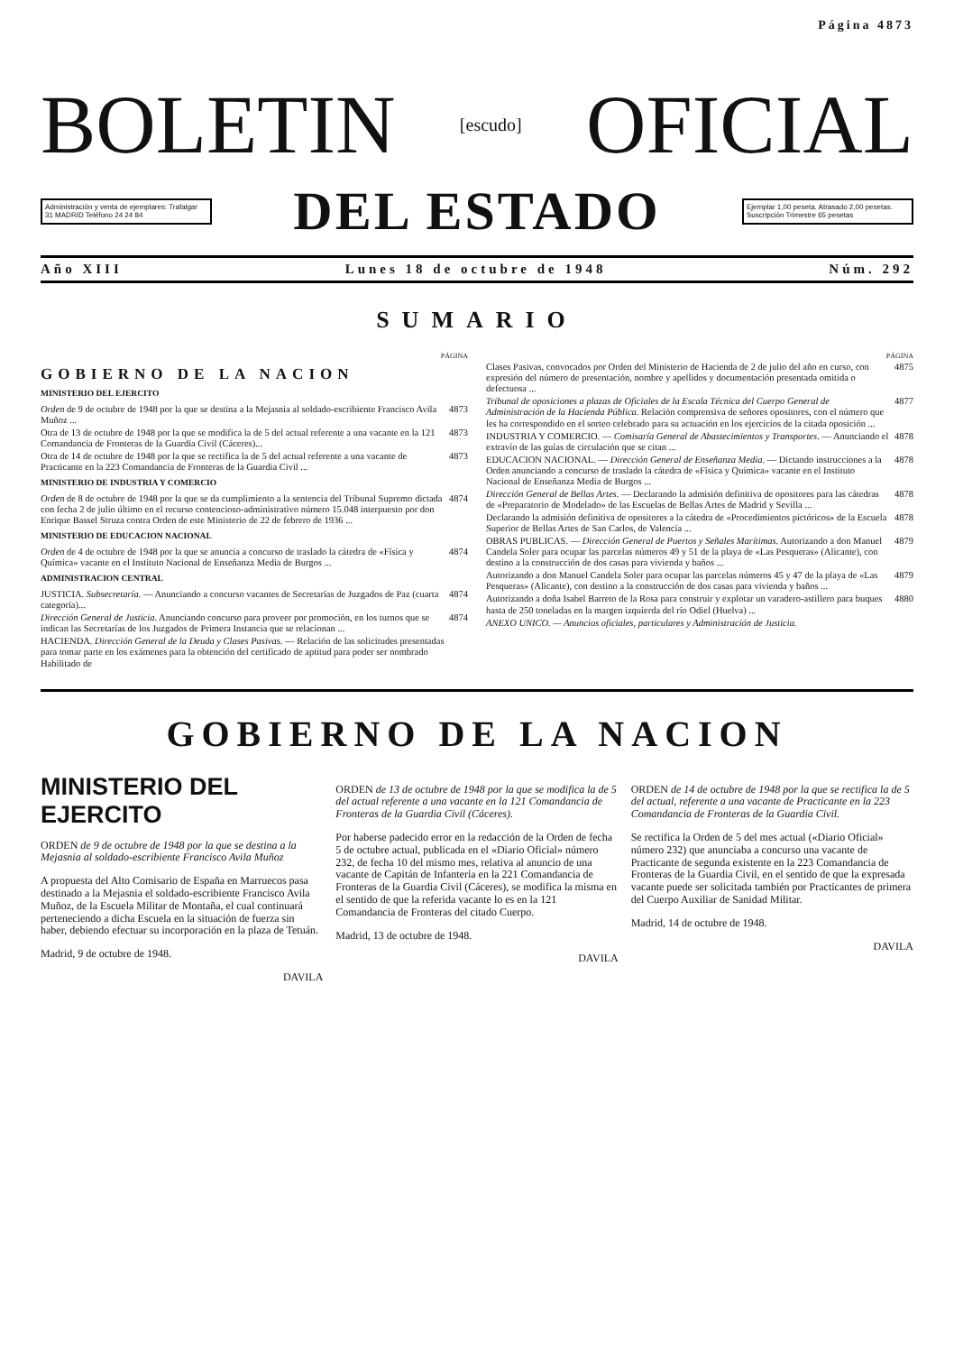Página 4873
BOLETIN [escudo] OFICIAL
Administración y venta de ejemplares: Trafalgar 31 MADRID Teléfono 24 24 84
DEL ESTADO
Ejemplar 1,00 peseta. Atrasado 2,00 pesetas. Suscripción Trimestre 65 pesetas
Año XIII Lunes 18 de octubre de 1948 Núm. 292
SUMARIO
PÁGINA
GOBIERNO DE LA NACION
MINISTERIO DEL EJERCITO
Orden de 9 de octubre de 1948 por la que se destina a la Mejasnia al soldado-escribiente Francisco Avila Muñoz ... 4873
Otra de 13 de octubre de 1948 por la que se modifica la de 5 del actual referente a una vacante en la 121 Comandancia de Fronteras de la Guardia Civil (Cáceres)... 4873
Otra de 14 de octubre de 1948 por la que se rectifica la de 5 del actual referente a una vacante de Practicante en la 223 Comandancia de Fronteras de la Guardia Civil ... 4873
MINISTERIO DE INDUSTRIA Y COMERCIO
Orden de 8 de octubre de 1948 por la que se da cumplimiento a la sentencia del Tribunal Supremo dictada con fecha 2 de julio último en el recurso contencioso-administrativo número 15.048 interpuesto por don Enrique Bassel Struza contra Orden de este Ministerio de 22 de febrero de 1936 ... 4874
MINISTERIO DE EDUCACION NACIONAL
Orden de 4 de octubre de 1948 por la que se anuncia a concurso de traslado la cátedra de «Física y Química» vacante en el Instituto Nacional de Enseñanza Media de Burgos ... 4874
ADMINISTRACION CENTRAL
JUSTICIA. Subsecretaría. — Anunciando a concurso vacantes de Secretarías de Juzgados de Paz (cuarta categoría)... 4874
Dirección General de Justicia. Anunciando concurso para proveer por promoción, en los turnos que se indican las Secretarías de los Juzgados de Primera Instancia que se relacionan ... 4874
HACIENDA. Dirección General de la Deuda y Clases Pasivas. — Relación de las solicitudes presentadas para tomar parte en los exámenes para la obtención del certificado de aptitud para poder ser nombrado Habilitado de
PÁGINA
Clases Pasivas, convocados por Orden del Ministerio de Hacienda de 2 de julio del año en curso, con expresión del número de presentación, nombre y apellidos y documentación presentada omitida o defectuosa ... 4875
Tribunal de oposiciones a plazas de Oficiales de la Escala Técnica del Cuerpo General de Administración de la Hacienda Pública. Relación comprensiva de señores opositores, con el número que les ha correspondido en el sorteo celebrado para su actuación en los ejercicios de la citada oposición ... 4877
INDUSTRIA Y COMERCIO. — Comisaría General de Abastecimientos y Transportes. — Anunciando el extravío de las guías de circulación que se citan ... 4878
EDUCACION NACIONAL. — Dirección General de Enseñanza Media. — Dictando instrucciones a la Orden anunciando a concurso de traslado la cátedra de «Física y Química» vacante en el Instituto Nacional de Enseñanza Media de Burgos ... 4878
Dirección General de Bellas Artes. — Declarando la admisión definitiva de opositores para las cátedras de «Preparatorio de Modelado» de las Escuelas de Bellas Artes de Madrid y Sevilla ... 4878
Declarando la admisión definitiva de opositores a la cátedra de «Procedimientos pictóricos» de la Escuela Superior de Bellas Artes de San Carlos, de Valencia ... 4878
OBRAS PUBLICAS. — Dirección General de Puertos y Señales Marítimas. Autorizando a don Manuel Candela Soler para ocupar las parcelas números 49 y 51 de la playa de «Las Pesqueras» (Alicante), con destino a la construcción de dos casas para vivienda y baños ... 4879
Autorizando a don Manuel Candela Soler para ocupar las parcelas números 45 y 47 de la playa de «Las Pesqueras» (Alicante), con destino a la construcción de dos casas para vivienda y baños ... 4879
Autorizando a doña Isabel Barreto de la Rosa para construir y explotar un varadero-astillero para buques hasta de 250 toneladas en la margen izquierda del río Odiel (Huelva) ... 4880
ANEXO UNICO. — Anuncios oficiales, particulares y Administración de Justicia.
GOBIERNO DE LA NACION
MINISTERIO DEL EJERCITO
ORDEN de 9 de octubre de 1948 por la que se destina a la Mejasnia al soldado-escribiente Francisco Avila Muñoz
A propuesta del Alto Comisario de España en Marruecos pasa destinado a la Mejasnia el soldado-escribiente Francisco Avila Muñoz, de la Escuela Militar de Montaña, el cual continuará perteneciendo a dicha Escuela en la situación de fuerza sin haber, debiendo efectuar su incorporación en la plaza de Tetuán.
Madrid, 9 de octubre de 1948.
DAVILA
ORDEN de 13 de octubre de 1948 por la que se modifica la de 5 del actual referente a una vacante en la 121 Comandancia de Fronteras de la Guardia Civil (Cáceres).
Por haberse padecido error en la redacción de la Orden de fecha 5 de octubre actual, publicada en el «Diario Oficial» número 232, de fecha 10 del mismo mes, relativa al anuncio de una vacante de Capitán de Infantería en la 221 Comandancia de Fronteras de la Guardia Civil (Cáceres), se modifica la misma en el sentido de que la referida vacante lo es en la 121 Comandancia de Fronteras del citado Cuerpo.
Madrid, 13 de octubre de 1948.
DAVILA
ORDEN de 14 de octubre de 1948 por la que se rectifica la de 5 del actual, referente a una vacante de Practicante en la 223 Comandancia de Fronteras de la Guardia Civil.
Se rectifica la Orden de 5 del mes actual («Diario Oficial» número 232) que anunciaba a concurso una vacante de Practicante de segunda existente en la 223 Comandancia de Fronteras de la Guardia Civil, en el sentido de que la expresada vacante puede ser solicitada también por Practicantes de primera del Cuerpo Auxiliar de Sanidad Militar.
Madrid, 14 de octubre de 1948.
DAVILA